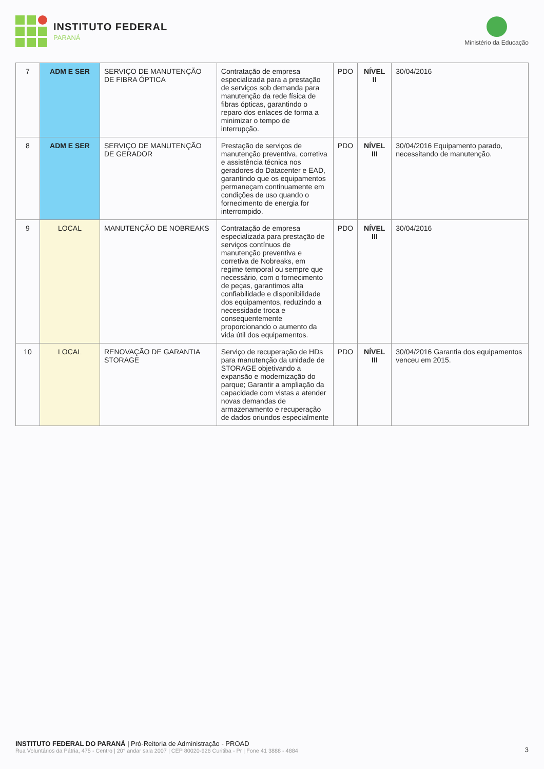INSTITUTO FEDERAL
PARANÁ
Ministério da Educação
| 7 | ADM E SER | SERVIÇO DE MANUTENÇÃO DE FIBRA ÓPTICA | Contratação de empresa especializada para a prestação de serviços sob demanda para manutenção da rede física de fibras ópticas, garantindo o reparo dos enlaces de forma a minimizar o tempo de interrupção. | PDO | NÍVEL II | 30/04/2016 |
| 8 | ADM E SER | SERVIÇO DE MANUTENÇÃO DE GERADOR | Prestação de serviços de manutenção preventiva, corretiva e assistência técnica nos geradores do Datacenter e EAD, garantindo que os equipamentos permaneçam continuamente em condições de uso quando o fornecimento de energia for interrompido. | PDO | NÍVEL III | 30/04/2016 Equipamento parado, necessitando de manutenção. |
| 9 | LOCAL | MANUTENÇÃO DE NOBREAKS | Contratação de empresa especializada para prestação de serviços contínuos de manutenção preventiva e corretiva de Nobreaks, em regime temporal ou sempre que necessário, com o fornecimento de peças, garantimos alta confiabilidade e disponibilidade dos equipamentos, reduzindo a necessidade troca e consequentemente proporcionando o aumento da vida útil dos equipamentos. | PDO | NÍVEL III | 30/04/2016 |
| 10 | LOCAL | RENOVAÇÃO DE GARANTIA STORAGE | Serviço de recuperação de HDs para manutenção da unidade de STORAGE objetivando a expansão e modernização do parque; Garantir a ampliação da capacidade com vistas a atender novas demandas de armazenamento e recuperação de dados oriundos especialmente | PDO | NÍVEL III | 30/04/2016 Garantia dos equipamentos venceu em 2015. |
INSTITUTO FEDERAL DO PARANÁ | Pró-Reitoria de Administração - PROAD
Rua Voluntários da Pátria, 475 - Centro | 20° andar sala 2007 | CEP 80020-926 Curitiba - Pr | Fone 41 3888 - 4884
3